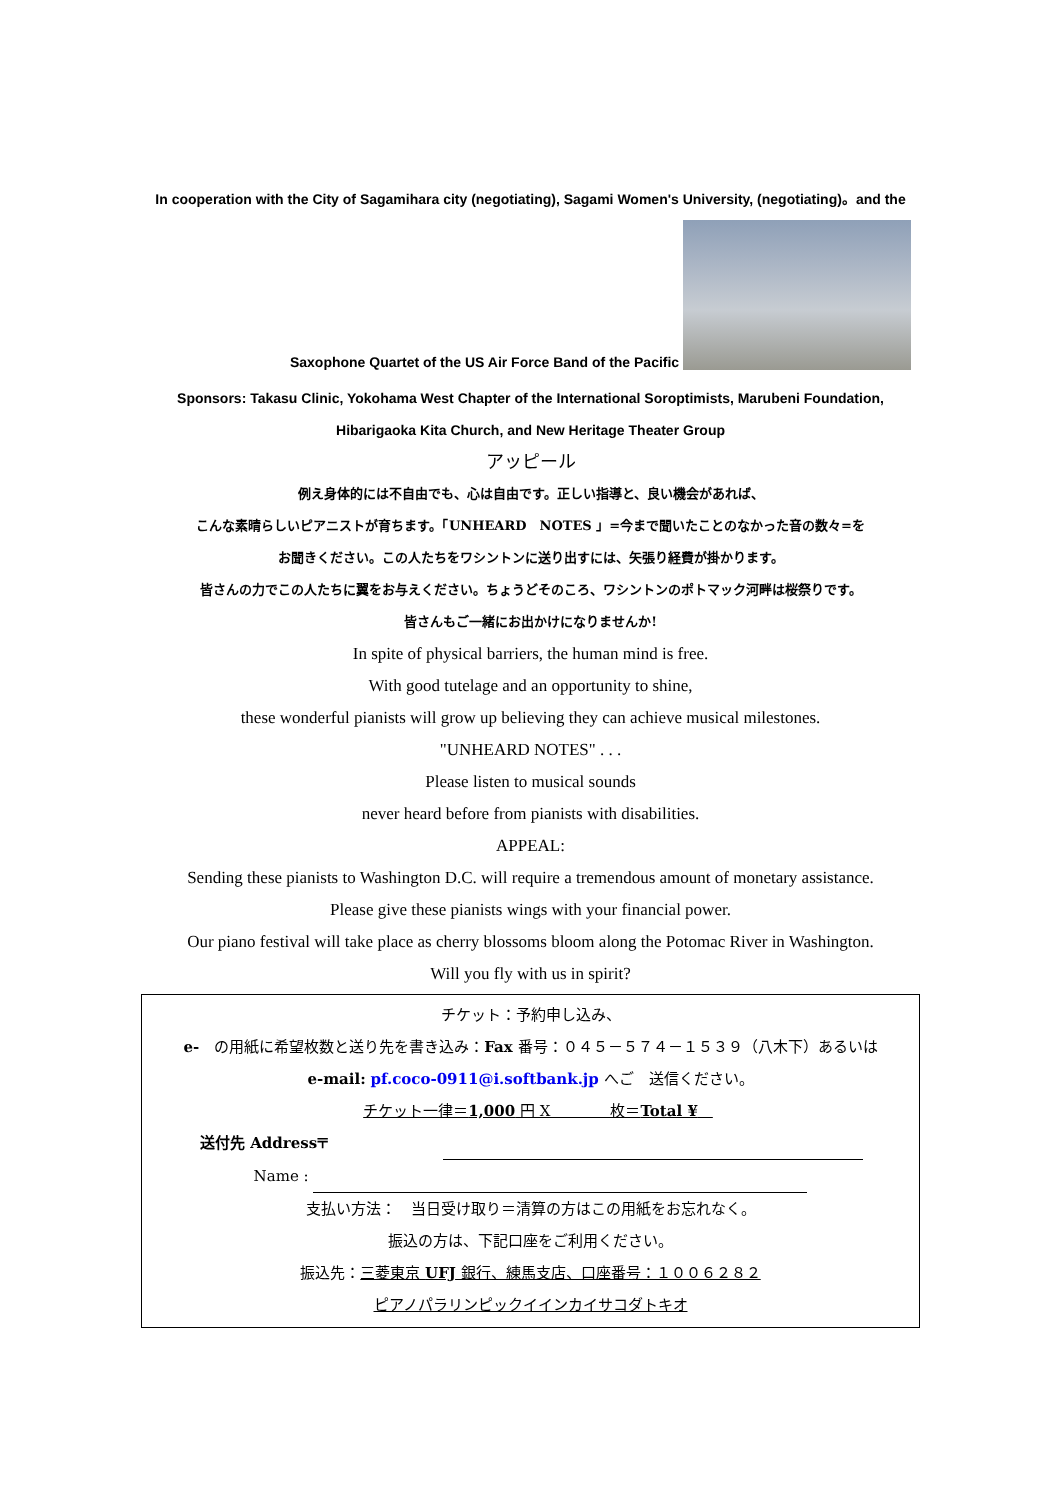In cooperation with the City of Sagamihara city (negotiating), Sagami Women's University, (negotiating)。and the
Saxophone Quartet of the US Air Force Band of the Pacific
Sponsors: Takasu Clinic, Yokohama West Chapter of the International Soroptimists, Marubeni Foundation,
Hibarigaoka Kita Church, and New Heritage Theater Group
アッピール
例え身体的には不自由でも、心は自由です。正しい指導と、良い機会があれば、
こんな素晴らしいピアニストが育ちます。「UNHEARD　NOTES 」=今まで聞いたことのなかった音の数々=を
お聞きください。この人たちをワシントンに送り出すには、矢張り経費が掛かります。
皆さんの力でこの人たちに翼をお与えください。ちょうどそのころ、ワシントンのポトマック河畔は桜祭りです。
皆さんもご一緒にお出かけになりませんか!
In spite of physical barriers, the human mind is free.
With good tutelage and an opportunity to shine,
these wonderful pianists will grow up believing they can achieve musical milestones.
"UNHEARD NOTES" . . .
Please listen to musical sounds
never heard before from pianists with disabilities.
APPEAL:
Sending these pianists to Washington D.C. will require a tremendous amount of monetary assistance.
Please give these pianists wings with your financial power.
Our piano festival will take place as cherry blossoms bloom along the Potomac River in Washington.
Will you fly with us in spirit?
チケット：予約申し込み、
e-　の用紙に希望枚数と送り先を書き込み：Fax 番号：０４５－５７４－１５３９（八木下）あるいは
e-mail: pf.coco-0911@i.softbank.jp へご　送信ください。
チケット一律＝1,000 円 X　　　　枚＝Total ¥　
送付先 Address〒
Name :
支払い方法：　当日受け取り＝清算の方はこの用紙をお忘れなく。
振込の方は、下記口座をご利用ください。
振込先：三菱東京 UFJ 銀行、練馬支店、口座番号：１００６２８２
ピアノパラリンピックイインカイサコダトキオ